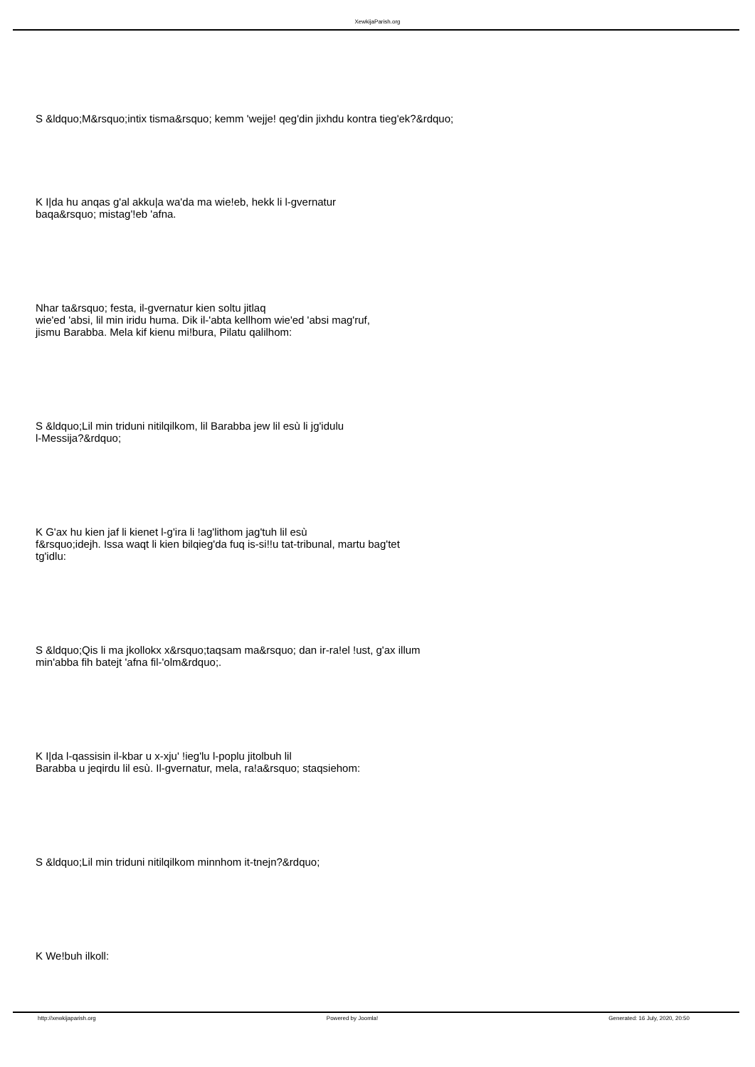XewkijaParish.org
S &ldquo;M&rsquo;intix tisma&rsquo; kemm 'wejje! qeg'din jixhdu kontra tieg'ek?&rdquo;
K I|da hu anqas g'al akku|a wa'da ma wie!eb, hekk li l-gvernatur
baqa&rsquo; mistag'!eb 'afna.
Nhar ta&rsquo; festa, il-gvernatur kien soltu jitlaq
wie'ed 'absi, lil min iridu huma. Dik il-'abta kellhom wie'ed 'absi mag'ruf,
jismu Barabba. Mela kif kienu mi!bura, Pilatu qalilhom:
S &ldquo;Lil min triduni nitilqilkom, lil Barabba jew lil esù li jg'idulu
l-Messija?&rdquo;
K G'ax hu kien jaf li kienet l-g'ira li !ag'lithom jag'tuh lil esù
f&rsquo;idejh. Issa waqt li kien bilqieg'da fuq is-si!!u tat-tribunal, martu bag'tet
tg'idlu:
S &ldquo;Qis li ma jkollokx x&rsquo;taqsam ma&rsquo; dan ir-ra!el !ust, g'ax illum
min'abba fih batejt 'afna fil-'olm&rdquo;.
K I|da l-qassisin il-kbar u x-xju' !ieg'lu l-poplu jitolbuh lil
Barabba u jeqirdu lil esù. Il-gvernatur, mela, ra!a&rsquo; staqsiehom:
S &ldquo;Lil min triduni nitilqilkom minnhom it-tnejn?&rdquo;
K We!buh ilkoll:
http://xewkijaparish.org Powered by Joomla! Generated: 16 July, 2020, 20:50